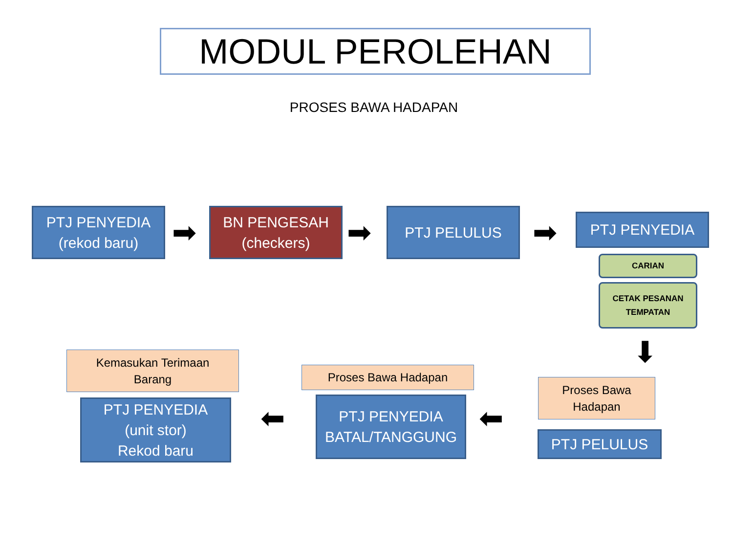MODUL PEROLEHAN
PROSES BAWA HADAPAN
PTJ PENYEDIA
(rekod baru)
➡
BN PENGESAH
(checkers)
➡
PTJ PELULUS
➡ PTJ PENYEDIA
CARIAN
CETAK PESANAN
TEMPATAN
⬇
Proses Bawa
Hadapan
PTJ PELULUS
⬅
Proses Bawa Hadapan
PTJ PENYEDIA
BATAL/TANGGUNG
⬅
Kemasukan Terimaan
Barang
PTJ PENYEDIA
(unit stor)
Rekod baru